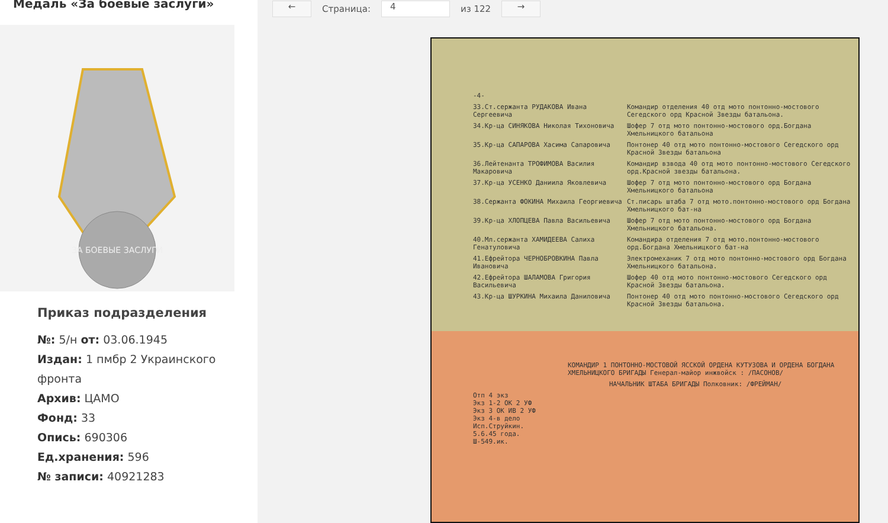Медаль «За боевые заслуги»
ЗА БОЕВЫЕ ЗАСЛУГИ
Приказ подразделения
№: 5/н от: 03.06.1945
Издан: 1 пмбр 2 Украинского
фронта
Архив: ЦАМО
Фонд: 33
Опись: 690306
Ед.хранения: 596
№ записи: 40921283
←
Страница:
4
из 122
→
-4-
33.Ст.сержанта РУДАКОВА Ивана Сергеевича Командир отделения 40 отд мото понтонно-мостового Сегедского орд Красной Звезды батальона.
34.Кр-ца СИНЯКОВА Николая Тихоновича Шофер 7 отд мото понтонно-мостового орд.Богдана Хмельницкого батальона
35.Кр-ца САПАРОВА Хасима Сапаровича Понтонер 40 отд мото понтонно-мостового Сегедского орд Красной Звезды батальона
36.Лейтенанта ТРОФИМОВА Василия Макаровича Командир взвода 40 отд мото понтонно-мостового Сегедского орд.Красной звезды батальона.
37.Кр-ца УСЕНКО Даниила Яковлевича Шофер 7 отд мото понтонно-мостового орд Богдана Хмельницкого батальона
38.Сержанта ФОКИНА Михаила Георгиевича Ст.писарь штаба 7 отд мото.понтонно-мостового орд Богдана Хмельницкого бат-на
39.Кр-ца ХЛОПЦЕВА Павла Васильевича Шофер 7 отд мото понтонно-мостового орд Богдана Хмельницкого батальона.
40.Мл.сержанта ХАМИДЕЕВА Салиха Генатуловича Командира отделения 7 отд мото.понтонно-мостового орд.Богдана Хмельницкого бат-на
41.Ефрейтора ЧЕРНОБРОВКИНА Павла Ивановича Электромеханик 7 отд мото понтонно-мостового орд Богдана Хмельницкого батальона.
42.Ефрейтора ШАЛАМОВА Григория Васильевича Шофер 40 отд мото понтонно-мостового Сегедского орд Красной Звезды батальона.
43.Кр-ца ШУРКИНА Михаила Даниловича Понтонер 40 отд мото понтонно-мостового Сегедского орд Красной Звезды батальона.
КОМАНДИР 1 ПОНТОННО-МОСТОВОЙ ЯССКОЙ ОРДЕНА КУТУЗОВА И ОРДЕНА БОГДАНА ХМЕЛЬНИЦКОГО БРИГАДЫ Генерал-майор инжвойск : /ПАСОНОВ/
НАЧАЛЬНИК ШТАБА БРИГАДЫ Полковник: /ФРЕЙМАН/
Отп 4 экз
Экз 1-2 ОК 2 УФ
Экз 3 ОК ИВ 2 УФ
Экз 4-в дело
Исп.Струйкин.
5.6.45 года.
Ш-549.ик.